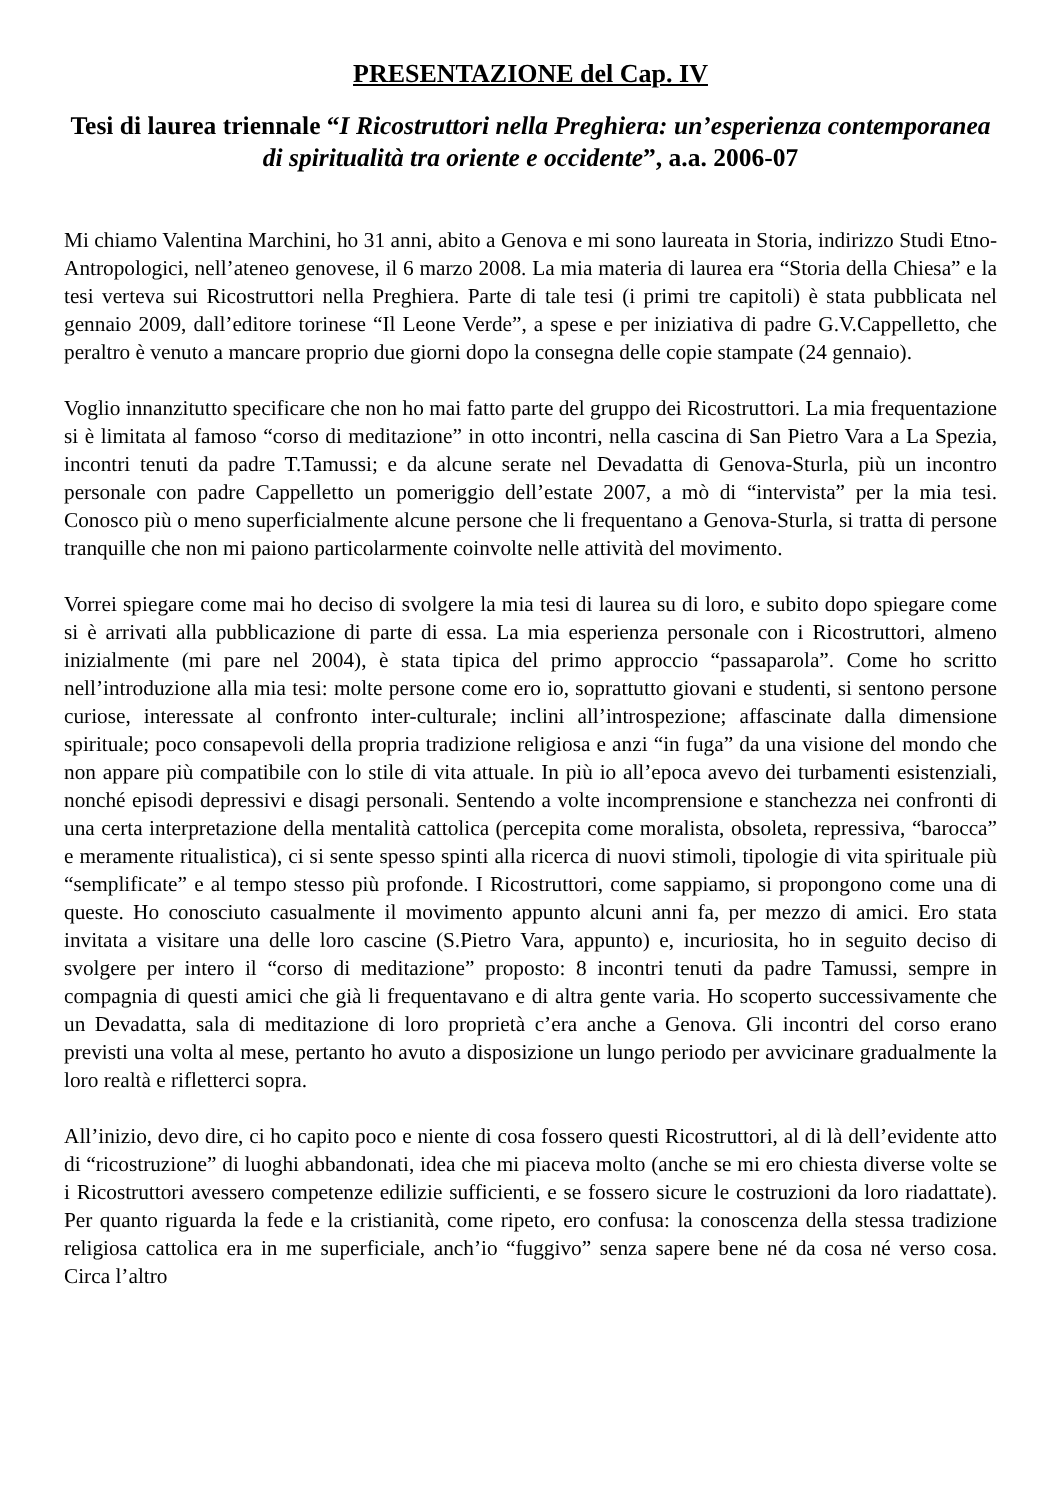PRESENTAZIONE del Cap. IV
Tesi di laurea triennale “I Ricostruttori nella Preghiera: un’esperienza contemporanea di spiritualità tra oriente e occidente”, a.a. 2006-07
Mi chiamo Valentina Marchini, ho 31 anni, abito a Genova e mi sono laureata in Storia, indirizzo Studi Etno-Antropologici, nell’ateneo genovese, il 6 marzo 2008. La mia materia di laurea era “Storia della Chiesa” e la tesi verteva sui Ricostruttori nella Preghiera. Parte di tale tesi (i primi tre capitoli) è stata pubblicata nel gennaio 2009, dall’editore torinese “Il Leone Verde”, a spese e per iniziativa di padre G.V.Cappelletto, che peraltro è venuto a mancare proprio due giorni dopo la consegna delle copie stampate (24 gennaio).
Voglio innanzitutto specificare che non ho mai fatto parte del gruppo dei Ricostruttori. La mia frequentazione si è limitata al famoso “corso di meditazione” in otto incontri, nella cascina di San Pietro Vara a La Spezia, incontri tenuti da padre T.Tamussi; e da alcune serate nel Devadatta di Genova-Sturla, più un incontro personale con padre Cappelletto un pomeriggio dell’estate 2007, a mò di “intervista” per la mia tesi. Conosco più o meno superficialmente alcune persone che li frequentano a Genova-Sturla, si tratta di persone tranquille che non mi paiono particolarmente coinvolte nelle attività del movimento.
Vorrei spiegare come mai ho deciso di svolgere la mia tesi di laurea su di loro, e subito dopo spiegare come si è arrivati alla pubblicazione di parte di essa. La mia esperienza personale con i Ricostruttori, almeno inizialmente (mi pare nel 2004), è stata tipica del primo approccio “passaparola”. Come ho scritto nell’introduzione alla mia tesi: molte persone come ero io, soprattutto giovani e studenti, si sentono persone curiose, interessate al confronto inter-culturale; inclini all’introspezione; affascinate dalla dimensione spirituale; poco consapevoli della propria tradizione religiosa e anzi “in fuga” da una visione del mondo che non appare più compatibile con lo stile di vita attuale. In più io all’epoca avevo dei turbamenti esistenziali, nonché episodi depressivi e disagi personali. Sentendo a volte incomprensione e stanchezza nei confronti di una certa interpretazione della mentalità cattolica (percepita come moralista, obsoleta, repressiva, “barocca” e meramente ritualistica), ci si sente spesso spinti alla ricerca di nuovi stimoli, tipologie di vita spirituale più “semplificate” e al tempo stesso più profonde. I Ricostruttori, come sappiamo, si propongono come una di queste. Ho conosciuto casualmente il movimento appunto alcuni anni fa, per mezzo di amici. Ero stata invitata a visitare una delle loro cascine (S.Pietro Vara, appunto) e, incuriosita, ho in seguito deciso di svolgere per intero il “corso di meditazione” proposto: 8 incontri tenuti da padre Tamussi, sempre in compagnia di questi amici che già li frequentavano e di altra gente varia. Ho scoperto successivamente che un Devadatta, sala di meditazione di loro proprietà c’era anche a Genova. Gli incontri del corso erano previsti una volta al mese, pertanto ho avuto a disposizione un lungo periodo per avvicinare gradualmente la loro realtà e rifletterci sopra.
All’inizio, devo dire, ci ho capito poco e niente di cosa fossero questi Ricostruttori, al di là dell’evidente atto di “ricostruzione” di luoghi abbandonati, idea che mi piaceva molto (anche se mi ero chiesta diverse volte se i Ricostruttori avessero competenze edilizie sufficienti, e se fossero sicure le costruzioni da loro riadattate). Per quanto riguarda la fede e la cristianità, come ripeto, ero confusa: la conoscenza della stessa tradizione religiosa cattolica era in me superficiale, anch’io “fuggivo” senza sapere bene né da cosa né verso cosa. Circa l’altro